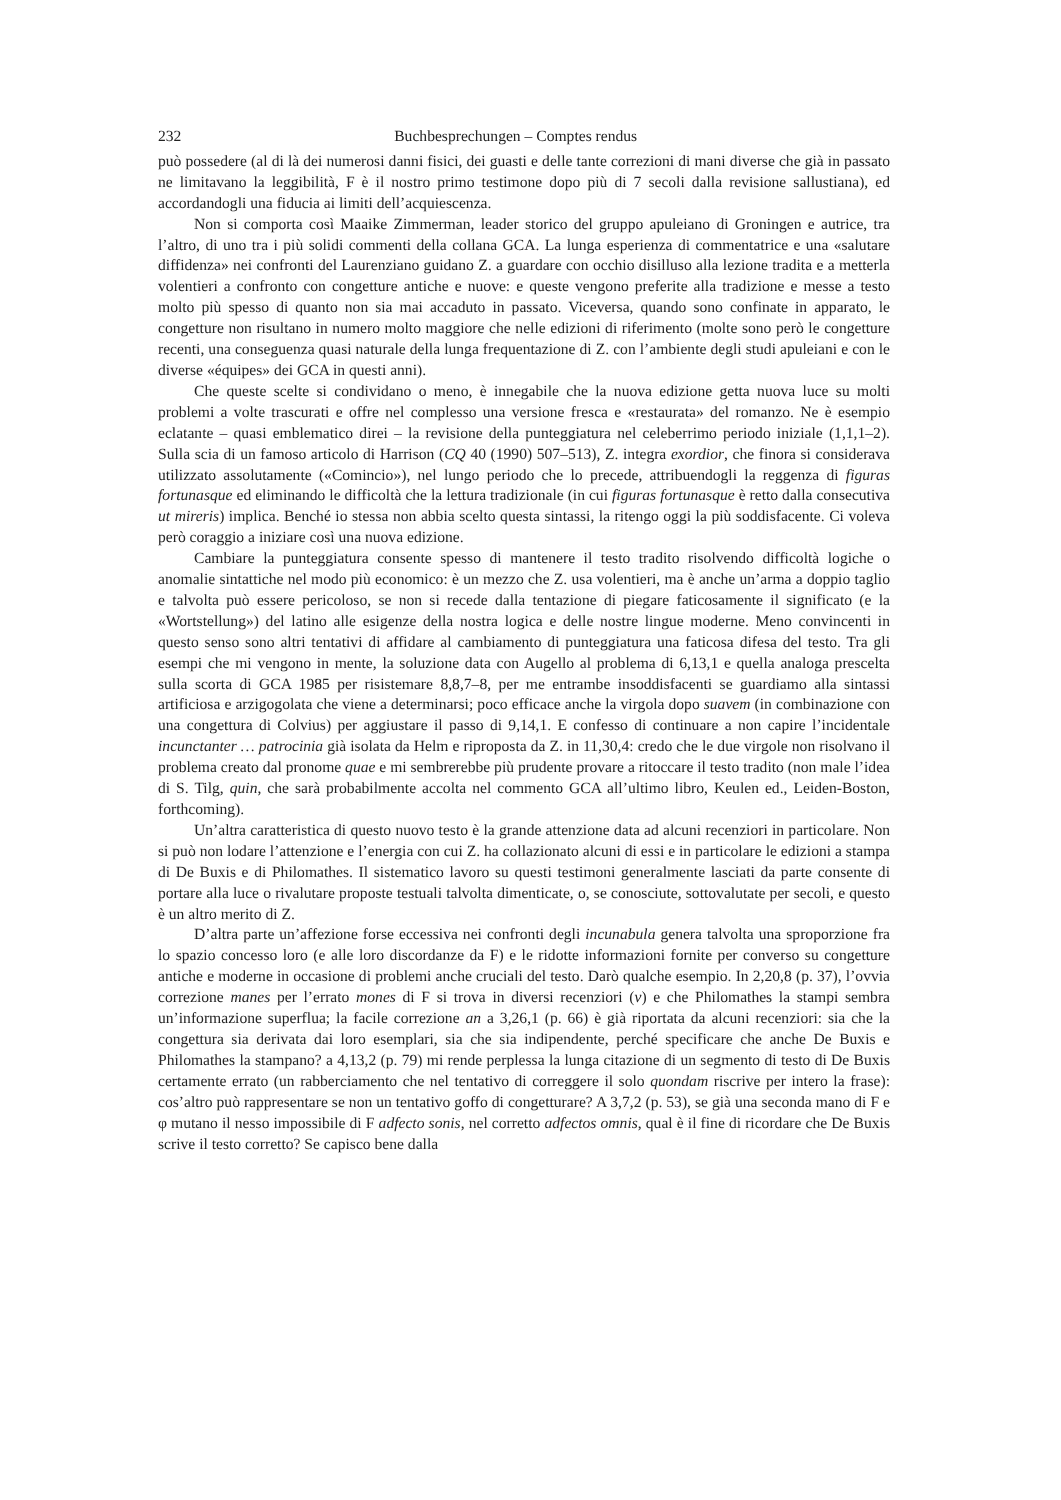232 Buchbesprechungen – Comptes rendus
può possedere (al di là dei numerosi danni fisici, dei guasti e delle tante correzioni di mani diverse che già in passato ne limitavano la leggibilità, F è il nostro primo testimone dopo più di 7 secoli dalla revisione sallustiana), ed accordandogli una fiducia ai limiti dell’acquiescenza.
Non si comporta così Maaike Zimmerman, leader storico del gruppo apuleiano di Groningen e autrice, tra l’altro, di uno tra i più solidi commenti della collana GCA. La lunga esperienza di commentatrice e una «salutare diffidenza» nei confronti del Laurenziano guidano Z. a guardare con occhio disilluso alla lezione tradita e a metterla volentieri a confronto con congetture antiche e nuove: e queste vengono preferite alla tradizione e messe a testo molto più spesso di quanto non sia mai accaduto in passato. Viceversa, quando sono confinate in apparato, le congetture non risultano in numero molto maggiore che nelle edizioni di riferimento (molte sono però le congetture recenti, una conseguenza quasi naturale della lunga frequentazione di Z. con l’ambiente degli studi apuleiani e con le diverse «équipes» dei GCA in questi anni).
Che queste scelte si condividano o meno, è innegabile che la nuova edizione getta nuova luce su molti problemi a volte trascurati e offre nel complesso una versione fresca e «restaurata» del romanzo. Ne è esempio eclatante – quasi emblematico direi – la revisione della punteggiatura nel celeberrimo periodo iniziale (1,1,1–2). Sulla scia di un famoso articolo di Harrison (CQ 40 (1990) 507–513), Z. integra exordior, che finora si considerava utilizzato assolutamente («Comincio»), nel lungo periodo che lo precede, attribuendogli la reggenza di figuras fortunasque ed eliminando le difficoltà che la lettura tradizionale (in cui figuras fortunasque è retto dalla consecutiva ut mireris) implica. Benché io stessa non abbia scelto questa sintassi, la ritengo oggi la più soddisfacente. Ci voleva però coraggio a iniziare così una nuova edizione.
Cambiare la punteggiatura consente spesso di mantenere il testo tradito risolvendo difficoltà logiche o anomalie sintattiche nel modo più economico: è un mezzo che Z. usa volentieri, ma è anche un’arma a doppio taglio e talvolta può essere pericoloso, se non si recede dalla tentazione di piegare faticosamente il significato (e la «Wortstellung») del latino alle esigenze della nostra logica e delle nostre lingue moderne. Meno convincenti in questo senso sono altri tentativi di affidare al cambiamento di punteggiatura una faticosa difesa del testo. Tra gli esempi che mi vengono in mente, la soluzione data con Augello al problema di 6,13,1 e quella analoga prescelta sulla scorta di GCA 1985 per risistemare 8,8,7–8, per me entrambe insoddisfacenti se guardiamo alla sintassi artificiosa e arzigogolata che viene a determinarsi; poco efficace anche la virgola dopo suavem (in combinazione con una congettura di Colvius) per aggiustare il passo di 9,14,1. E confesso di continuare a non capire l’incidentale incunctanter … patrocinia già isolata da Helm e riproposta da Z. in 11,30,4: credo che le due virgole non risolvano il problema creato dal pronome quae e mi sembrerebbe più prudente provare a ritoccare il testo tradito (non male l’idea di S. Tilg, quin, che sarà probabilmente accolta nel commento GCA all’ultimo libro, Keulen ed., Leiden-Boston, forthcoming).
Un’altra caratteristica di questo nuovo testo è la grande attenzione data ad alcuni recenziori in particolare. Non si può non lodare l’attenzione e l’energia con cui Z. ha collazionato alcuni di essi e in particolare le edizioni a stampa di De Buxis e di Philomathes. Il sistematico lavoro su questi testimoni generalmente lasciati da parte consente di portare alla luce o rivalutare proposte testuali talvolta dimenticate, o, se conosciute, sottovalutate per secoli, e questo è un altro merito di Z.
D’altra parte un’affezione forse eccessiva nei confronti degli incunabula genera talvolta una sproporzione fra lo spazio concesso loro (e alle loro discordanze da F) e le ridotte informazioni fornite per converso su congetture antiche e moderne in occasione di problemi anche cruciali del testo. Darò qualche esempio. In 2,20,8 (p. 37), l’ovvia correzione manes per l’errato mones di F si trova in diversi recenziori (v) e che Philomathes la stampi sembra un’informazione superflua; la facile correzione an a 3,26,1 (p. 66) è già riportata da alcuni recenziori: sia che la congettura sia derivata dai loro esemplari, sia che sia indipendente, perché specificare che anche De Buxis e Philomathes la stampano? a 4,13,2 (p. 79) mi rende perplessa la lunga citazione di un segmento di testo di De Buxis certamente errato (un rabberciamento che nel tentativo di correggere il solo quondam riscrive per intero la frase): cos’altro può rappresentare se non un tentativo goffo di congetturare? A 3,7,2 (p. 53), se già una seconda mano di F e φ mutano il nesso impossibile di F adfecto sonis, nel corretto adfectos omnis, qual è il fine di ricordare che De Buxis scrive il testo corretto? Se capisco bene dalla